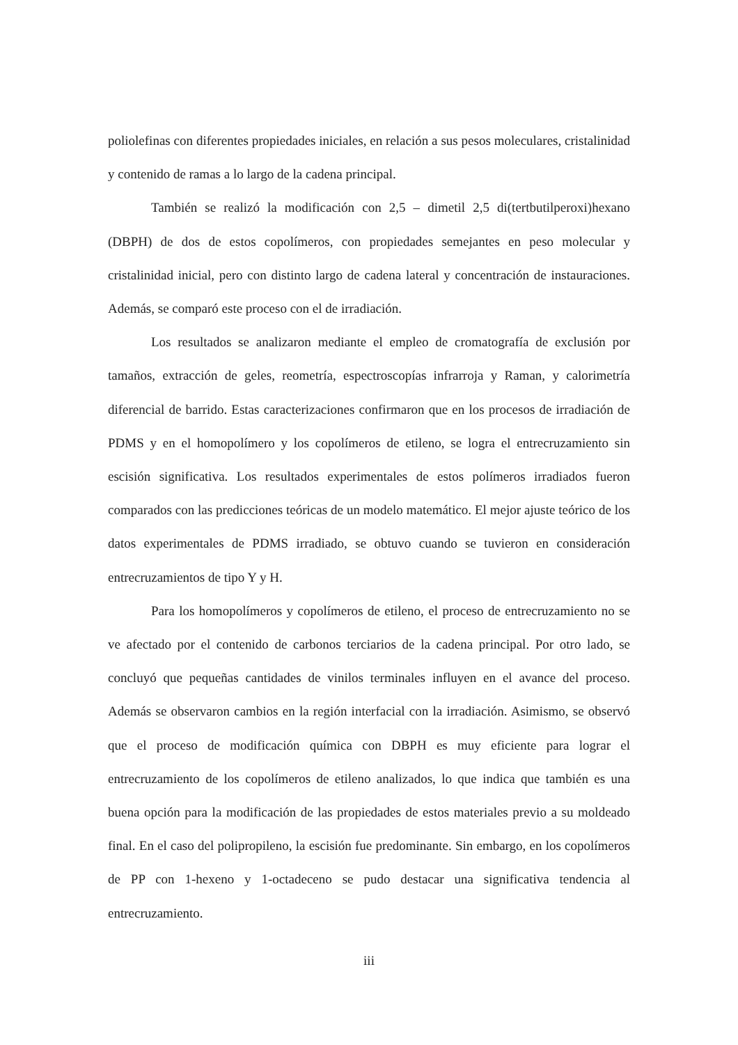poliolefinas con diferentes propiedades iniciales, en relación a sus pesos moleculares, cristalinidad y contenido de ramas a lo largo de la cadena principal.
También se realizó la modificación con 2,5 – dimetil 2,5 di(tertbutilperoxi)hexano (DBPH) de dos de estos copolímeros, con propiedades semejantes en peso molecular y cristalinidad inicial, pero con distinto largo de cadena lateral y concentración de instauraciones. Además, se comparó este proceso con el de irradiación.
Los resultados se analizaron mediante el empleo de cromatografía de exclusión por tamaños, extracción de geles, reometría, espectroscopías infrarroja y Raman, y calorimetría diferencial de barrido. Estas caracterizaciones confirmaron que en los procesos de irradiación de PDMS y en el homopolímero y los copolímeros de etileno, se logra el entrecruzamiento sin escisión significativa. Los resultados experimentales de estos polímeros irradiados fueron comparados con las predicciones teóricas de un modelo matemático. El mejor ajuste teórico de los datos experimentales de PDMS irradiado, se obtuvo cuando se tuvieron en consideración entrecruzamientos de tipo Y y H.
Para los homopolímeros y copolímeros de etileno, el proceso de entrecruzamiento no se ve afectado por el contenido de carbonos terciarios de la cadena principal. Por otro lado, se concluyó que pequeñas cantidades de vinilos terminales influyen en el avance del proceso. Además se observaron cambios en la región interfacial con la irradiación. Asimismo, se observó que el proceso de modificación química con DBPH es muy eficiente para lograr el entrecruzamiento de los copolímeros de etileno analizados, lo que indica que también es una buena opción para la modificación de las propiedades de estos materiales previo a su moldeado final. En el caso del polipropileno, la escisión fue predominante. Sin embargo, en los copolímeros de PP con 1-hexeno y 1-octadeceno se pudo destacar una significativa tendencia al entrecruzamiento.
iii